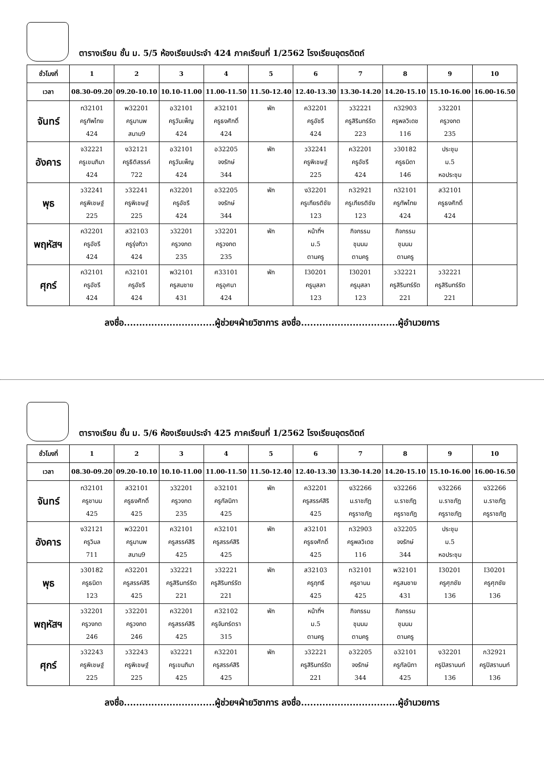ตารางเรียน ชั้น ม. 5/5 ห้องเรียนประจำ 424 ภาคเรียนที่ 1/2562 โรงเรียนอุตรดิตถ์
| ชั่วโมงที่ | 1 | 2 | 3 | 4 | 5 | 6 | 7 | 8 | 9 | 10 |
| --- | --- | --- | --- | --- | --- | --- | --- | --- | --- | --- |
| เวลา | 08.30-09.20 | 09.20-10.10 | 10.10-11.00 | 11.00-11.50 | 11.50-12.40 | 12.40-13.30 | 13.30-14.20 | 14.20-15.10 | 15.10-16.00 | 16.00-16.50 |
| จันทร์ | ท32101 ครูทัพไทย 424 | พ32201 ครูมานพ สนาม9 | อ32101 ครูวันเพ็ญ 424 | ส32101 ครูธงศักดิ์ 424 | พัก | ค32201 ครูอัชรี 424 | ว32221 ครูสิรินทร์รัต 223 | ก32903 ครูพลวิเดช 116 | ว32201 ครูวงกต 235 | |
| อังคาร | จ32221 ครูเขมภิมา 424 | ง32121 ครูธิติสรรค์ 722 | อ32101 ครูวันเพ็ญ 424 | อ32205 จงรักษ์ 344 | พัก | ว32241 ครูพิเชษฐ์ 225 | ค32201 ครูอัชรี 424 | ว30182 ครูธนิดา 146 | ประชุม ม.5 หอประชุม | |
| พุธ | ว32241 ครูพิเชษฐ์ 225 | ว32241 ครูพิเชษฐ์ 225 | ค32201 ครูอัชรี 424 | อ32205 จงรักษ์ 344 | พัก | ง32201 ครูเกียรติชัย 123 | ก32921 ครูเกียรติชัย 123 | ท32101 ครูทัพไทย 424 | ส32101 ครูธงศักดิ์ 424 | |
| พฤหัสฯ | ค32201 ครูอัชรี 424 | ส32103 ครูรุ่งทิวา 424 | ว32201 ครูวงกต 235 | ว32201 ครูวงกต 235 | พัก | หน้าที่ฯ ม.5 ตามครู | กิจกรรม ชุมนม ตามครู | กิจกรรม ชุมนม ตามครู | | |
| ศุกร์ | ค32101 ครูอัชรี 424 | ค32101 ครูอัชรี 424 | พ32101 ครูสมชาย 431 | ศ33101 ครูอุศนา 424 | พัก | I30201 ครูนุสลา 123 | I30201 ครูนุสลา 123 | ว32221 ครูสิรินทร์รัต 221 | ว32221 ครูสิรินทร์รัต 221 | |
ลงชื่อ..............................ผู้ช่วยฯฝ่ายวิชาการ ลงชื่อ................................ผู้อำนวยการ
ตารางเรียน ชั้น ม. 5/6 ห้องเรียนประจำ 425 ภาคเรียนที่ 1/2562 โรงเรียนอุตรดิตถ์
| ชั่วโมงที่ | 1 | 2 | 3 | 4 | 5 | 6 | 7 | 8 | 9 | 10 |
| --- | --- | --- | --- | --- | --- | --- | --- | --- | --- | --- |
| เวลา | 08.30-09.20 | 09.20-10.10 | 10.10-11.00 | 11.00-11.50 | 11.50-12.40 | 12.40-13.30 | 13.30-14.20 | 14.20-15.10 | 15.10-16.00 | 16.00-16.50 |
| จันทร์ | ท32101 ครูชานน 425 | ส32101 ครูธงศักดิ์ 425 | ว32201 ครูวงกต 235 | อ32101 ครูกัลนิกา 425 | พัก | ค32201 ครูสรรค์สิริ 425 | ง32266 ม.ราชภัฏ ครูราชภัฏ | ง32266 ม.ราชภัฏ ครูราชภัฏ | ง32266 ม.ราชภัฏ ครูราชภัฏ | ง32266 ม.ราชภัฏ ครูราชภัฏ |
| อังคาร | ง32121 ครูวิมล 711 | พ32201 ครูมานพ สนาม9 | ค32101 ครูสรรค์สิริ 425 | ค32101 ครูสรรค์สิริ 425 | พัก | ส32101 ครูธงศักดิ์ 425 | ก32903 ครูพลวิเดช 116 | อ32205 จงรักษ์ 344 | ประชุม ม.5 หอประชุม | |
| พุธ | ว30182 ครูธนิดา 123 | ค32201 ครูสรรค์สิริ 425 | ว32221 ครูสิรินทร์รัต 221 | ว32221 ครูสิรินทร์รัต 221 | พัก | ส32103 ครูฤทธี 425 | ท32101 ครูชานน 425 | พ32101 ครูสมชาย 431 | I30201 ครูศุภชัย 136 | I30201 ครูศุภชัย 136 |
| พฤหัสฯ | ว32201 ครูวงกต 246 | ว32201 ครูวงกต 246 | ค32201 ครูสรรค์สิริ 425 | ศ32102 ครูจันทร์ตรา 315 | พัก | หน้าที่ฯ ม.5 ตามครู | กิจกรรม ชุมนม ตามครู | กิจกรรม ชุมนม ตามครู | | |
| ศุกร์ | ว32243 ครูพิเชษฐ์ 225 | ว32243 ครูพิเชษฐ์ 225 | จ32221 ครูเขมภิมา 425 | ค32201 ครูสรรค์สิริ 425 | พัก | ว32221 ครูสิรินทร์รัต 221 | อ32205 จงรักษ์ 344 | อ32101 ครูกัลนิกา 425 | ง32201 ครูปิสรานนท์ 136 | ก32921 ครูปิสรานนท์ 136 |
ลงชื่อ..............................ผู้ช่วยฯฝ่ายวิชาการ ลงชื่อ................................ผู้อำนวยการ